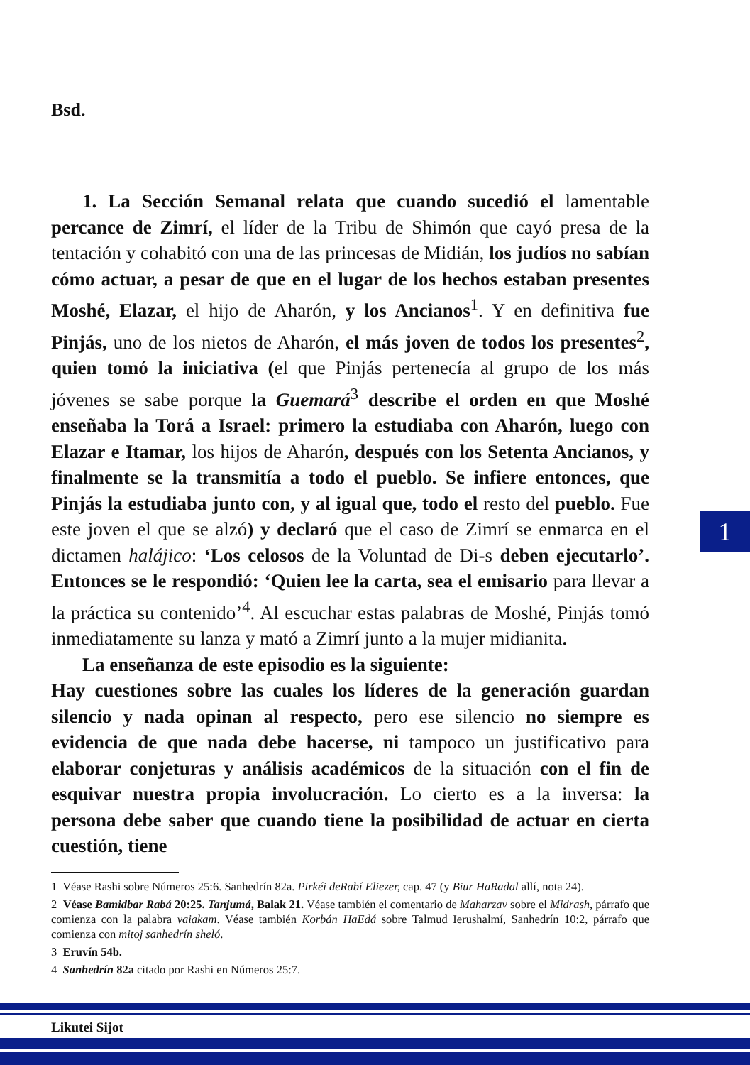Bsd.
1. La Sección Semanal relata que cuando sucedió el lamentable percance de Zimrí, el líder de la Tribu de Shimón que cayó presa de la tentación y cohabitó con una de las princesas de Midián, los judíos no sabían cómo actuar, a pesar de que en el lugar de los hechos estaban presentes Moshé, Elazar, el hijo de Aharón, y los Ancianos<sup>1</sup>. Y en definitiva fue Pinjás, uno de los nietos de Aharón, el más joven de todos los presentes<sup>2</sup>, quien tomó la iniciativa (el que Pinjás pertenecía al grupo de los más jóvenes se sabe porque la Guemará<sup>3</sup> describe el orden en que Moshé enseñaba la Torá a Israel: primero la estudiaba con Aharón, luego con Elazar e Itamar, los hijos de Aharón, después con los Setenta Ancianos, y finalmente se la transmitía a todo el pueblo. Se infiere entonces, que Pinjás la estudiaba junto con, y al igual que, todo el resto del pueblo. Fue este joven el que se alzó) y declaró que el caso de Zimrí se enmarca en el dictamen halájico: ‘Los celosos de la Voluntad de Di-s deben ejecutarlo’. Entonces se le respondió: ‘Quien lee la carta, sea el emisario para llevar a la práctica su contenido’<sup>4</sup>. Al escuchar estas palabras de Moshé, Pinjás tomó inmediatamente su lanza y mató a Zimrí junto a la mujer midianita.
La enseñanza de este episodio es la siguiente:
Hay cuestiones sobre las cuales los líderes de la generación guardan silencio y nada opinan al respecto, pero ese silencio no siempre es evidencia de que nada debe hacerse, ni tampoco un justificativo para elaborar conjeturas y análisis académicos de la situación con el fin de esquivar nuestra propia involucración. Lo cierto es a la inversa: la persona debe saber que cuando tiene la posibilidad de actuar en cierta cuestión, tiene
1 Véase Rashi sobre Números 25:6. Sanhedrín 82a. Pirkéi deRabí Eliezer, cap. 47 (y Biur HaRadal allí, nota 24).
2 Véase Bamidbar Rabá 20:25. Tanjumá, Balak 21. Véase también el comentario de Maharzav sobre el Midrash, párrafo que comienza con la palabra vaiakam. Véase también Korbán HaEdá sobre Talmud Ierushalmí, Sanhedrín 10:2, párrafo que comienza con mitoj sanhedrín sheló.
3 Eruvín 54b.
4 Sanhedrín 82a citado por Rashi en Números 25:7.
1
Likutei Sijot